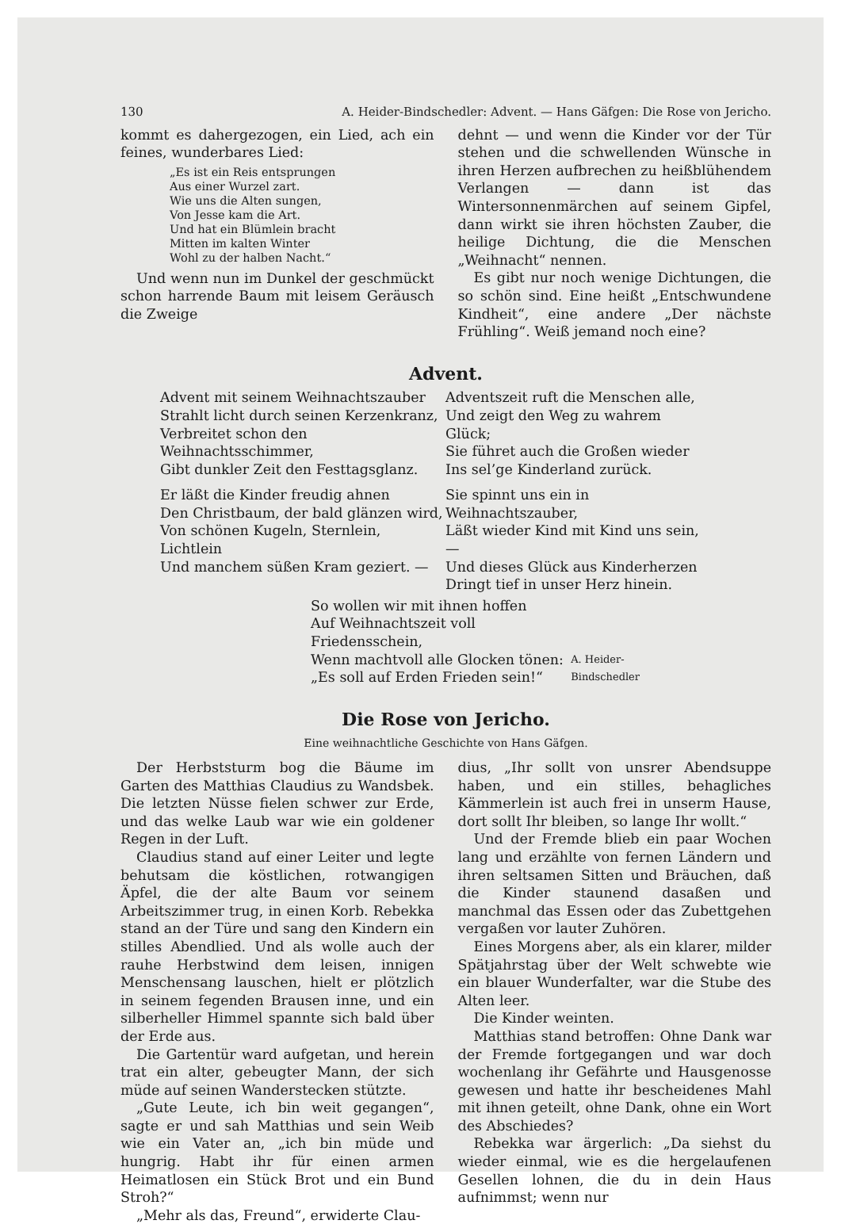130 A. Heider-Bindschedler: Advent. — Hans Gäfgen: Die Rose von Jericho.
kommt es dahergezogen, ein Lied, ach ein feines, wunderbares Lied:
„Es ist ein Reis entsprungen
Aus einer Wurzel zart.
Wie uns die Alten sungen,
Von Jesse kam die Art.
Und hat ein Blümlein bracht
Mitten im kalten Winter
Wohl zu der halben Nacht.“
Und wenn nun im Dunkel der geschmückt schon harrende Baum mit leisem Geräusch die Zweige
dehnt — und wenn die Kinder vor der Tür stehen und die schwellenden Wünsche in ihren Herzen aufbrechen zu heißblühendem Verlangen — dann ist das Wintersonnenmärchen auf seinem Gipfel, dann wirkt sie ihren höchsten Zauber, die heilige Dichtung, die die Menschen „Weihnacht“ nennen.
Es gibt nur noch wenige Dichtungen, die so schön sind. Eine heißt „Entschwundene Kindheit“, eine andere „Der nächste Frühling“. Weiß jemand noch eine?
Advent.
Advent mit seinem Weihnachtszauber
Strahlt licht durch seinen Kerzenkranz,
Verbreitet schon den Weihnachtsschimmer,
Gibt dunkler Zeit den Festtagsglanz.
Er läßt die Kinder freudig ahnen
Den Christbaum, der bald glänzen wird,
Von schönen Kugeln, Sternlein, Lichtlein
Und manchem süßen Kram geziert. —
Adventszeit ruft die Menschen alle,
Und zeigt den Weg zu wahrem Glück;
Sie führet auch die Großen wieder
Ins sel’ge Kinderland zurück.
Sie spinnt uns ein in Weihnachtszauber,
Läßt wieder Kind mit Kind uns sein, —
Und dieses Glück aus Kinderherzen
Dringt tief in unser Herz hinein.
So wollen wir mit ihnen hoffen
Auf Weihnachtszeit voll Friedensschein,
Wenn machtvoll alle Glocken tönen:
„Es soll auf Erden Frieden sein!“
A. Heider-Bindschedler
Die Rose von Jericho.
Eine weihnachtliche Geschichte von Hans Gäfgen.
Der Herbststurm bog die Bäume im Garten des Matthias Claudius zu Wandsbek. Die letzten Nüsse fielen schwer zur Erde, und das welke Laub war wie ein goldener Regen in der Luft.
Claudius stand auf einer Leiter und legte behutsam die köstlichen, rotwangigen Äpfel, die der alte Baum vor seinem Arbeitszimmer trug, in einen Korb. Rebekka stand an der Türe und sang den Kindern ein stilles Abendlied. Und als wolle auch der rauhe Herbstwind dem leisen, innigen Menschensang lauschen, hielt er plötzlich in seinem fegenden Brausen inne, und ein silberheller Himmel spannte sich bald über der Erde aus.
Die Gartentür ward aufgetan, und herein trat ein alter, gebeugter Mann, der sich müde auf seinen Wanderstecken stützte.
„Gute Leute, ich bin weit gegangen“, sagte er und sah Matthias und sein Weib wie ein Vater an, „ich bin müde und hungrig. Habt ihr für einen armen Heimatlosen ein Stück Brot und ein Bund Stroh?“
„Mehr als das, Freund“, erwiderte Clau-
dius, „Ihr sollt von unsrer Abendsuppe haben, und ein stilles, behagliches Kämmerlein ist auch frei in unserm Hause, dort sollt Ihr bleiben, so lange Ihr wollt.“
Und der Fremde blieb ein paar Wochen lang und erzählte von fernen Ländern und ihren seltsamen Sitten und Bräuchen, daß die Kinder staunend dasaßen und manchmal das Essen oder das Zubettgehen vergaßen vor lauter Zuhören.
Eines Morgens aber, als ein klarer, milder Spätjahrstag über der Welt schwebte wie ein blauer Wunderfalter, war die Stube des Alten leer.
Die Kinder weinten.
Matthias stand betroffen: Ohne Dank war der Fremde fortgegangen und war doch wochenlang ihr Gefährte und Hausgenosse gewesen und hatte ihr bescheidenes Mahl mit ihnen geteilt, ohne Dank, ohne ein Wort des Abschiedes?
Rebekka war ärgerlich: „Da siehst du wieder einmal, wie es die hergelaufenen Gesellen lohnen, die du in dein Haus aufnimmst; wenn nur